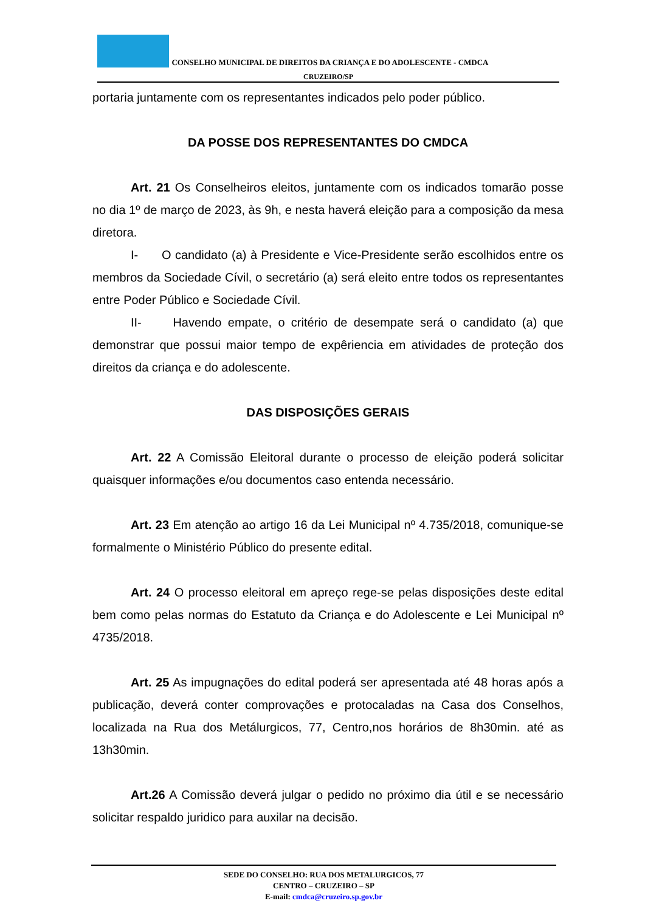CONSELHO MUNICIPAL DE DIREITOS DA CRIANÇA E DO ADOLESCENTE - CMDCA
CRUZEIRO/SP
portaria juntamente com os representantes indicados pelo poder público.
DA POSSE DOS REPRESENTANTES DO CMDCA
Art. 21 Os Conselheiros eleitos, juntamente com os indicados tomarão posse no dia 1º de março de 2023, às 9h, e nesta haverá eleição para a composição da mesa diretora.
I- O candidato (a) à Presidente e Vice-Presidente serão escolhidos entre os membros da Sociedade Cívil, o secretário (a) será eleito entre todos os representantes entre Poder Público e Sociedade Cívil.
II- Havendo empate, o critério de desempate será o candidato (a) que demonstrar que possui maior tempo de expêriencia em atividades de proteção dos direitos da criança e do adolescente.
DAS DISPOSIÇÕES GERAIS
Art. 22 A Comissão Eleitoral durante o processo de eleição poderá solicitar quaisquer informações e/ou documentos caso entenda necessário.
Art. 23 Em atenção ao artigo 16 da Lei Municipal nº 4.735/2018, comunique-se formalmente o Ministério Público do presente edital.
Art. 24 O processo eleitoral em apreço rege-se pelas disposições deste edital bem como pelas normas do Estatuto da Criança e do Adolescente e Lei Municipal nº 4735/2018.
Art. 25 As impugnações do edital poderá ser apresentada até 48 horas após a publicação, deverá conter comprovações e protocaladas na Casa dos Conselhos, localizada na Rua dos Metálurgicos, 77, Centro,nos horários de 8h30min. até as 13h30min.
Art.26 A Comissão deverá julgar o pedido no próximo dia útil e se necessário solicitar respaldo juridico para auxilar na decisão.
SEDE DO CONSELHO: RUA DOS METALURGICOS, 77
CENTRO – CRUZEIRO – SP
E-mail: cmdca@cruzeiro.sp.gov.br